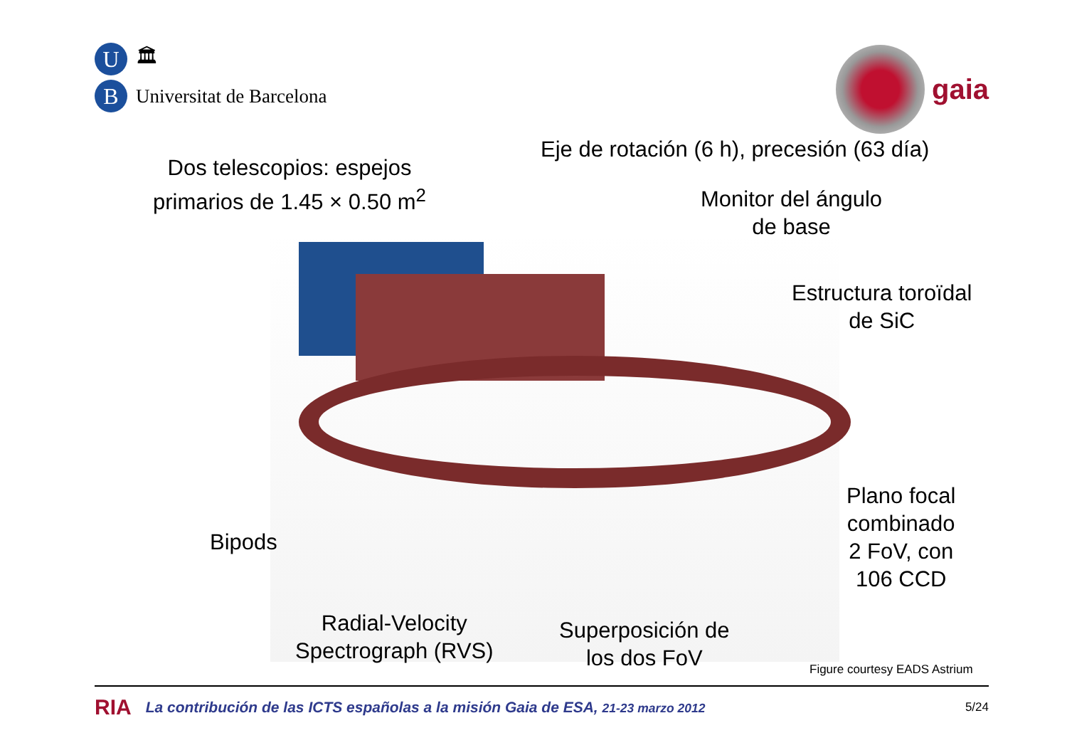U 🏛
B Universitat de Barcelona
gaia
Eje de rotación (6 h), precesión (63 día)
Dos telescopios: espejos
primarios de 1.45 × 0.50 m<sup>2</sup>
Monitor del ángulo
de base
Estructura toroïdal
de SiC
Plano focal
combinado
2 FoV, con
106 CCD
Bipods
Radial-Velocity
Spectrograph (RVS)
Superposición de
los dos FoV
Figure courtesy EADS Astrium
RIA La contribución de las ICTS españolas a la misión Gaia de ESA, 21-23 marzo 2012 5/24